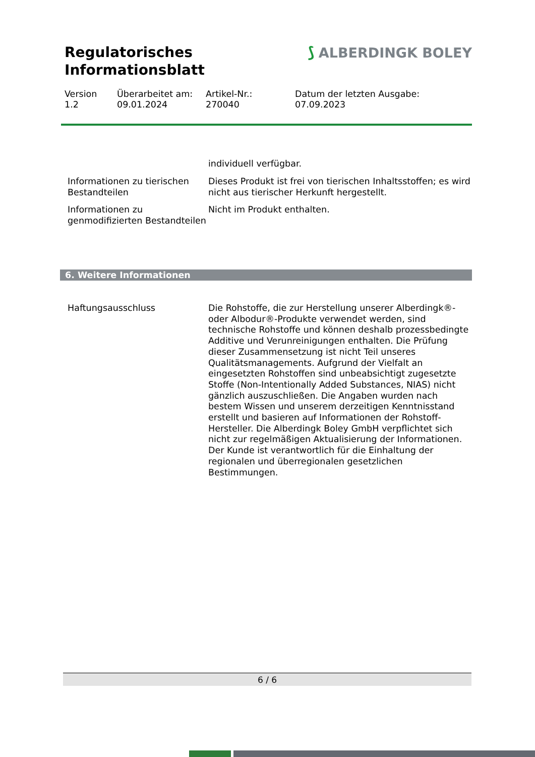Regulatorisches
Informationsblatt
⟆ ALBERDINGK BOLEY
Version
1.2
Überarbeitet am:
09.01.2024
Artikel-Nr.:
270040
Datum der letzten Ausgabe:
07.09.2023
individuell verfügbar.
Informationen zu tierischen Bestandteilen
Dieses Produkt ist frei von tierischen Inhaltsstoffen; es wird nicht aus tierischer Herkunft hergestellt.
Informationen zu genmodifizierten Bestandteilen
Nicht im Produkt enthalten.
6. Weitere Informationen
Haftungsausschluss Die Rohstoffe, die zur Herstellung unserer Alberdingk®- oder Albodur®-Produkte verwendet werden, sind technische Rohstoffe und können deshalb prozessbedingte Additive und Verunreinigungen enthalten. Die Prüfung dieser Zusammensetzung ist nicht Teil unseres Qualitätsmanagements. Aufgrund der Vielfalt an eingesetzten Rohstoffen sind unbeabsichtigt zugesetzte Stoffe (Non-Intentionally Added Substances, NIAS) nicht gänzlich auszuschließen. Die Angaben wurden nach bestem Wissen und unserem derzeitigen Kenntnisstand erstellt und basieren auf Informationen der Rohstoff-Hersteller. Die Alberdingk Boley GmbH verpflichtet sich nicht zur regelmäßigen Aktualisierung der Informationen. Der Kunde ist verantwortlich für die Einhaltung der regionalen und überregionalen gesetzlichen Bestimmungen.
6 / 6